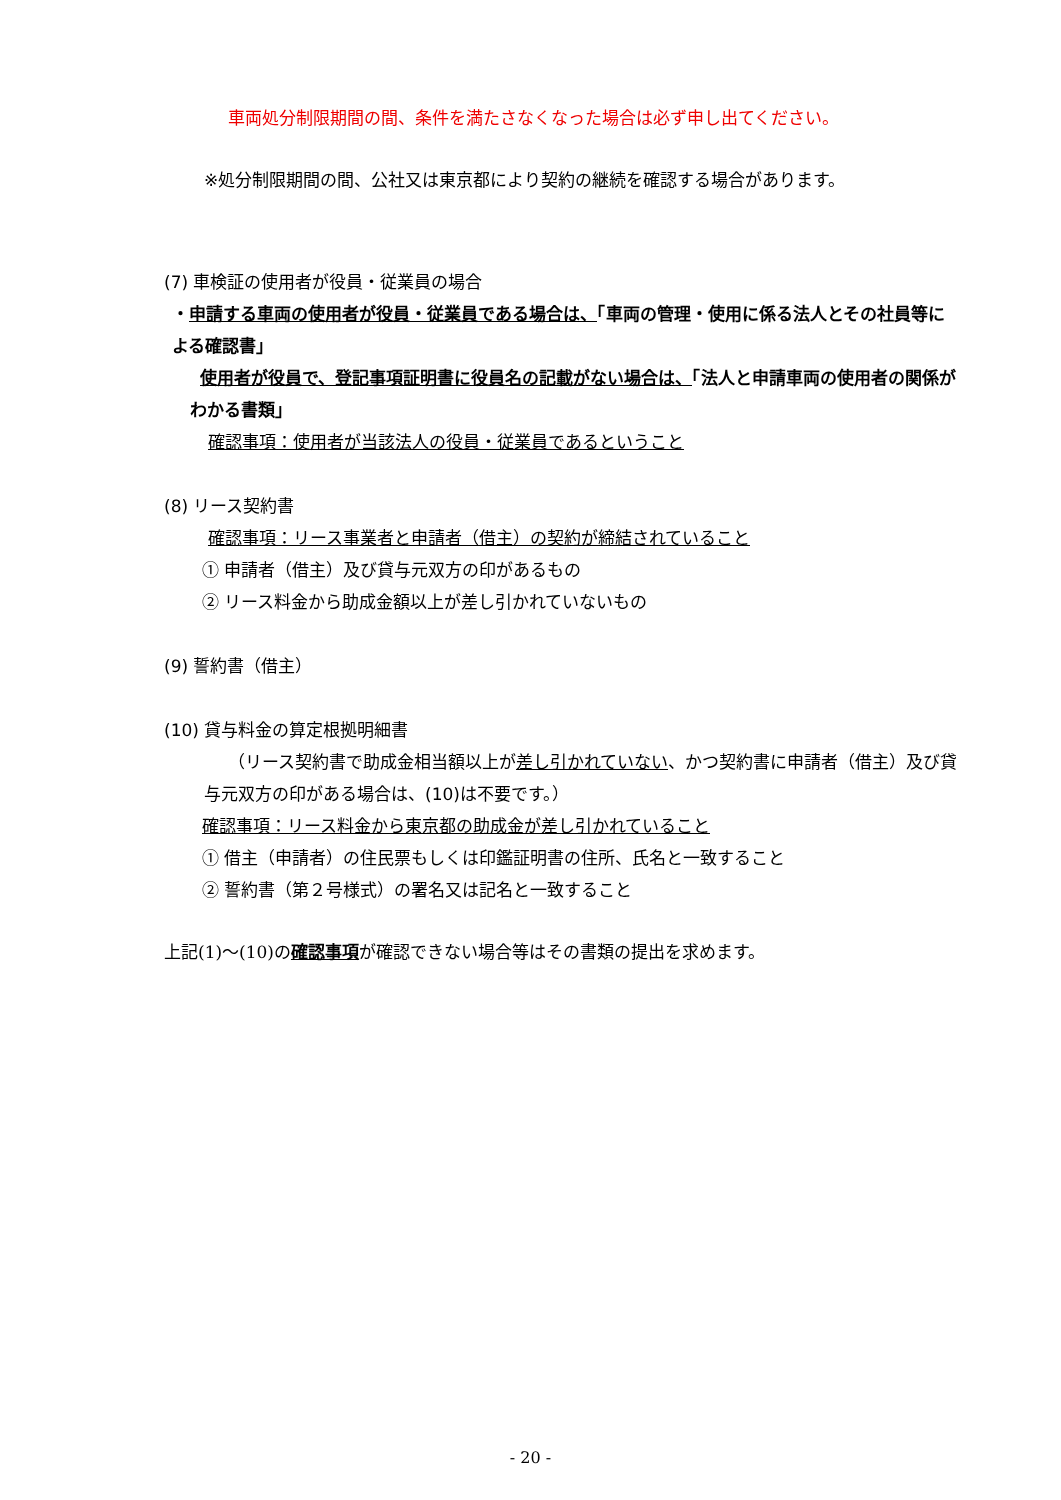車両処分制限期間の間、条件を満たさなくなった場合は必ず申し出てください。
※処分制限期間の間、公社又は東京都により契約の継続を確認する場合があります。
(7) 車検証の使用者が役員・従業員の場合
・申請する車両の使用者が役員・従業員である場合は、「車両の管理・使用に係る法人とその社員等による確認書」
使用者が役員で、登記事項証明書に役員名の記載がない場合は、「法人と申請車両の使用者の関係がわかる書類」
確認事項：使用者が当該法人の役員・従業員であるということ
(8) リース契約書
確認事項：リース事業者と申請者（借主）の契約が締結されていること
① 申請者（借主）及び貸与元双方の印があるもの
② リース料金から助成金額以上が差し引かれていないもの
(9) 誓約書（借主）
(10) 貸与料金の算定根拠明細書
（リース契約書で助成金相当額以上が差し引かれていない、かつ契約書に申請者（借主）及び貸与元双方の印がある場合は、(10)は不要です。）
確認事項：リース料金から東京都の助成金が差し引かれていること
① 借主（申請者）の住民票もしくは印鑑証明書の住所、氏名と一致すること
② 誓約書（第２号様式）の署名又は記名と一致すること
上記(1)～(10)の確認事項が確認できない場合等はその書類の提出を求めます。
- 20 -